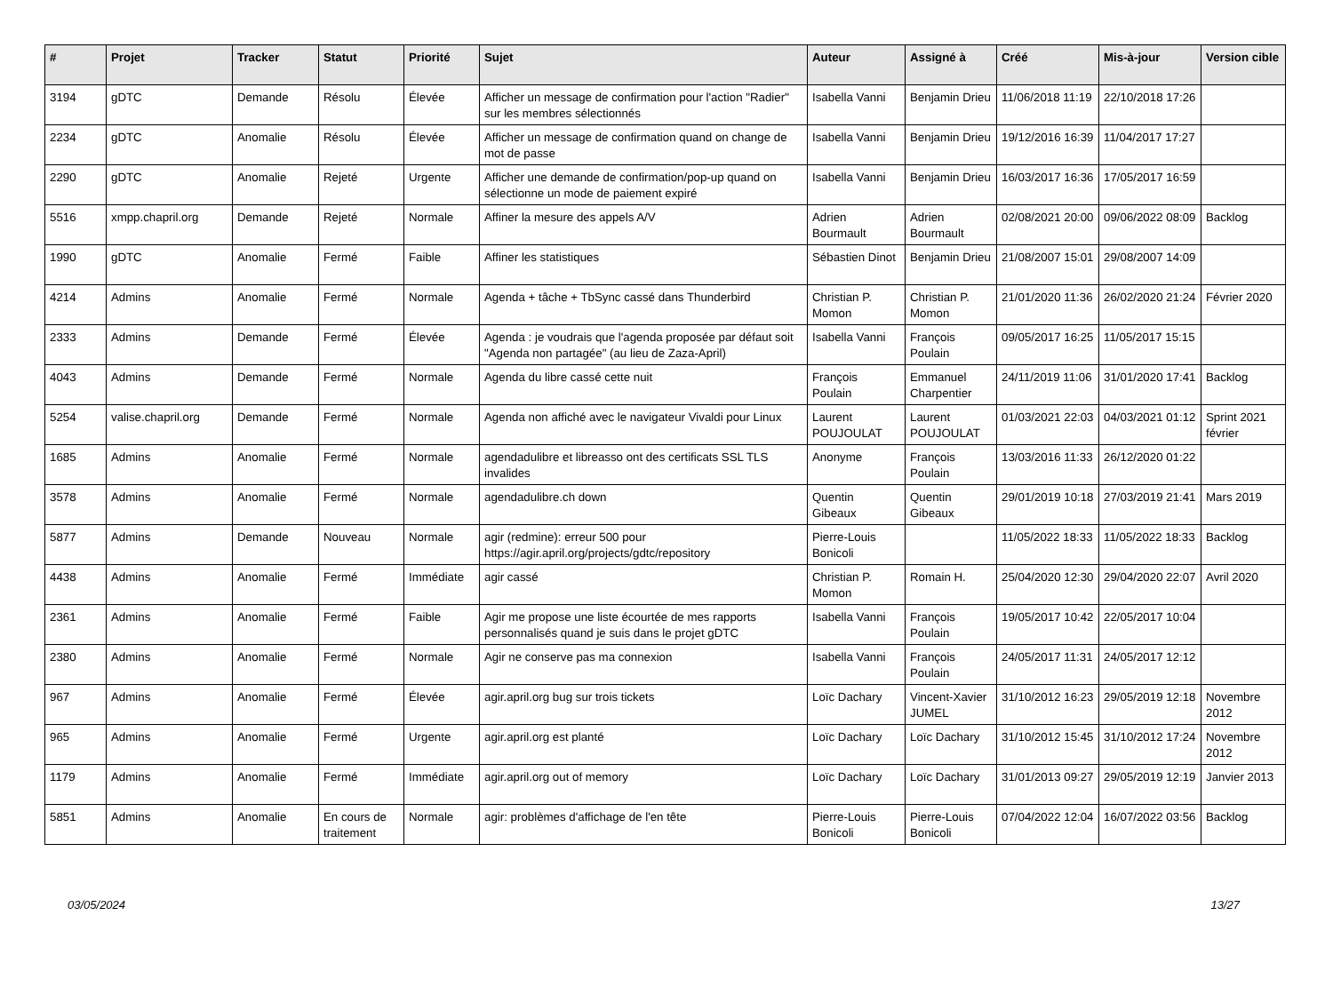| # | Projet | Tracker | Statut | Priorité | Sujet | Auteur | Assigné à | Créé | Mis-à-jour | Version cible |
| --- | --- | --- | --- | --- | --- | --- | --- | --- | --- | --- |
| 3194 | gDTC | Demande | Résolu | Élevée | Afficher un message de confirmation pour l'action "Radier" sur les membres sélectionnés | Isabella Vanni | Benjamin Drieu | 11/06/2018 11:19 | 22/10/2018 17:26 | |
| 2234 | gDTC | Anomalie | Résolu | Élevée | Afficher un message de confirmation quand on change de mot de passe | Isabella Vanni | Benjamin Drieu | 19/12/2016 16:39 | 11/04/2017 17:27 | |
| 2290 | gDTC | Anomalie | Rejeté | Urgente | Afficher une demande de confirmation/pop-up quand on sélectionne un mode de paiement expiré | Isabella Vanni | Benjamin Drieu | 16/03/2017 16:36 | 17/05/2017 16:59 | |
| 5516 | xmpp.chapril.org | Demande | Rejeté | Normale | Affiner la mesure des appels A/V | Adrien Bourmault | Adrien Bourmault | 02/08/2021 20:00 | 09/06/2022 08:09 | Backlog |
| 1990 | gDTC | Anomalie | Fermé | Faible | Affiner les statistiques | Sébastien Dinot | Benjamin Drieu | 21/08/2007 15:01 | 29/08/2007 14:09 | |
| 4214 | Admins | Anomalie | Fermé | Normale | Agenda + tâche + TbSync cassé dans Thunderbird | Christian P. Momon | Christian P. Momon | 21/01/2020 11:36 | 26/02/2020 21:24 | Février 2020 |
| 2333 | Admins | Demande | Fermé | Élevée | Agenda : je voudrais que l'agenda proposée par défaut soit "Agenda non partagée" (au lieu de Zaza-April) | Isabella Vanni | François Poulain | 09/05/2017 16:25 | 11/05/2017 15:15 | |
| 4043 | Admins | Demande | Fermé | Normale | Agenda du libre cassé cette nuit | François Poulain | Emmanuel Charpentier | 24/11/2019 11:06 | 31/01/2020 17:41 | Backlog |
| 5254 | valise.chapril.org | Demande | Fermé | Normale | Agenda non affiché avec le navigateur Vivaldi pour Linux | Laurent POUJOULAT | Laurent POUJOULAT | 01/03/2021 22:03 | 04/03/2021 01:12 | Sprint 2021 février |
| 1685 | Admins | Anomalie | Fermé | Normale | agendadulibre et libreasso ont des certificats SSL TLS invalides | Anonyme | François Poulain | 13/03/2016 11:33 | 26/12/2020 01:22 | |
| 3578 | Admins | Anomalie | Fermé | Normale | agendadulibre.ch down | Quentin Gibeaux | Quentin Gibeaux | 29/01/2019 10:18 | 27/03/2019 21:41 | Mars 2019 |
| 5877 | Admins | Demande | Nouveau | Normale | agir (redmine): erreur 500 pour https://agir.april.org/projects/gdtc/repository | Pierre-Louis Bonicoli | | 11/05/2022 18:33 | 11/05/2022 18:33 | Backlog |
| 4438 | Admins | Anomalie | Fermé | Immédiate | agir cassé | Christian P. Momon | Romain H. | 25/04/2020 12:30 | 29/04/2020 22:07 | Avril 2020 |
| 2361 | Admins | Anomalie | Fermé | Faible | Agir me propose une liste écourtée de mes rapports personnalisés quand je suis dans le projet gDTC | Isabella Vanni | François Poulain | 19/05/2017 10:42 | 22/05/2017 10:04 | |
| 2380 | Admins | Anomalie | Fermé | Normale | Agir ne conserve pas ma connexion | Isabella Vanni | François Poulain | 24/05/2017 11:31 | 24/05/2017 12:12 | |
| 967 | Admins | Anomalie | Fermé | Élevée | agir.april.org bug sur trois tickets | Loïc Dachary | Vincent-Xavier JUMEL | 31/10/2012 16:23 | 29/05/2019 12:18 | Novembre 2012 |
| 965 | Admins | Anomalie | Fermé | Urgente | agir.april.org est planté | Loïc Dachary | Loïc Dachary | 31/10/2012 15:45 | 31/10/2012 17:24 | Novembre 2012 |
| 1179 | Admins | Anomalie | Fermé | Immédiate | agir.april.org out of memory | Loïc Dachary | Loïc Dachary | 31/01/2013 09:27 | 29/05/2019 12:19 | Janvier 2013 |
| 5851 | Admins | Anomalie | En cours de traitement | Normale | agir: problèmes d'affichage de l'en tête | Pierre-Louis Bonicoli | Pierre-Louis Bonicoli | 07/04/2022 12:04 | 16/07/2022 03:56 | Backlog |
03/05/2024 13/27